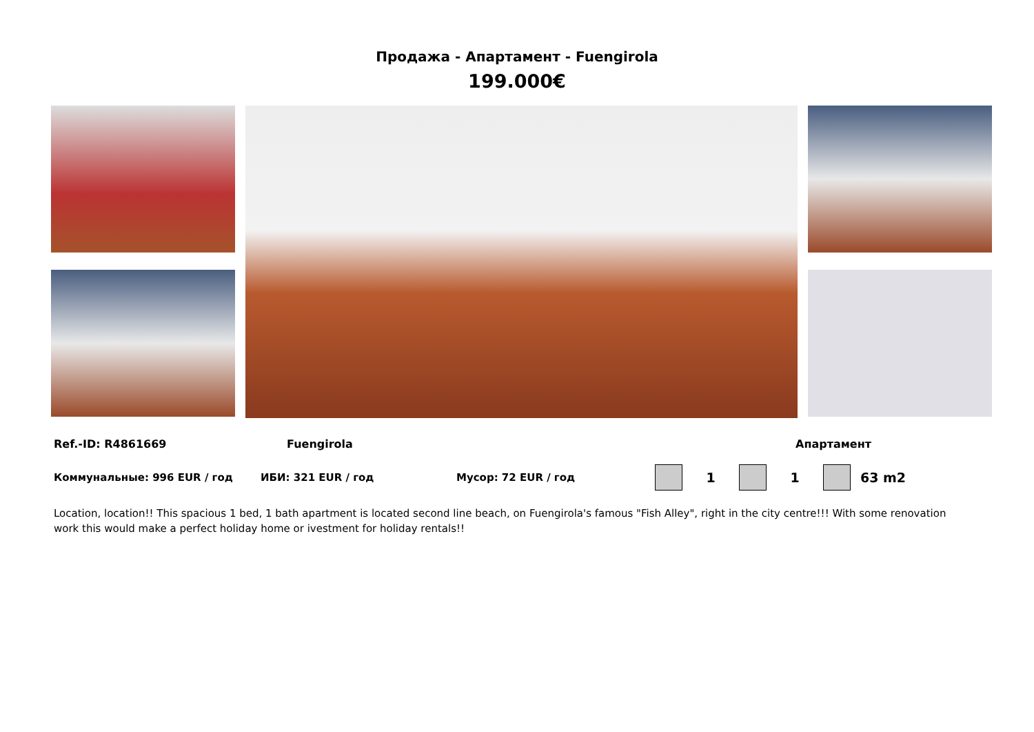Продажа - Апартамент - Fuengirola
199.000€
Ref.-ID: R4861669 Fuengirola Апартамент
Коммунальные: 996 EUR / год ИБИ: 321 EUR / год Мусор: 72 EUR / год 1 1 63 m2
Location, location!! This spacious 1 bed, 1 bath apartment is located second line beach, on Fuengirola's famous "Fish Alley", right in the city centre!!! With some renovation work this would make a perfect holiday home or ivestment for holiday rentals!!